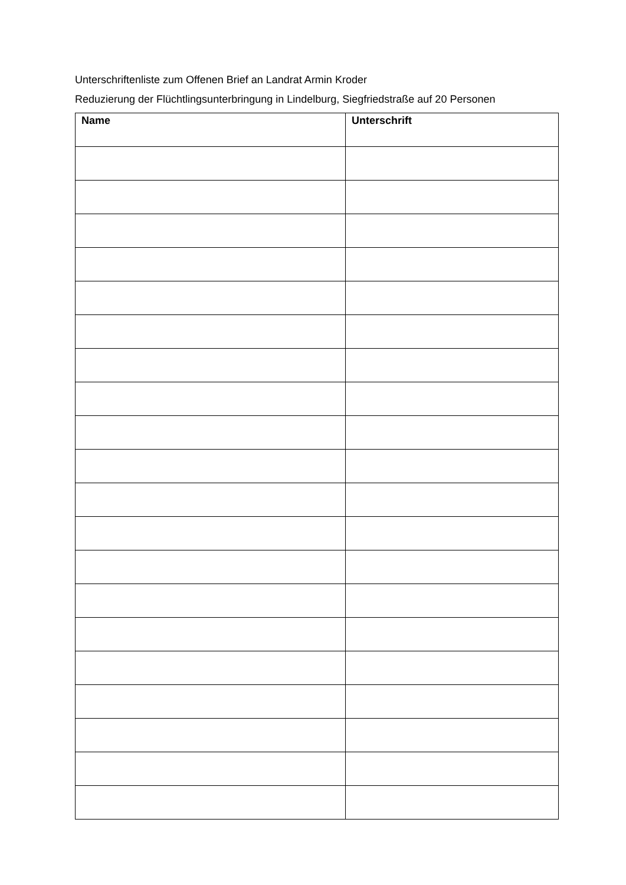Unterschriftenliste zum Offenen Brief an Landrat Armin Kroder
Reduzierung der Flüchtlingsunterbringung in Lindelburg, Siegfriedstraße auf 20 Personen
| Name | Unterschrift |
| --- | --- |